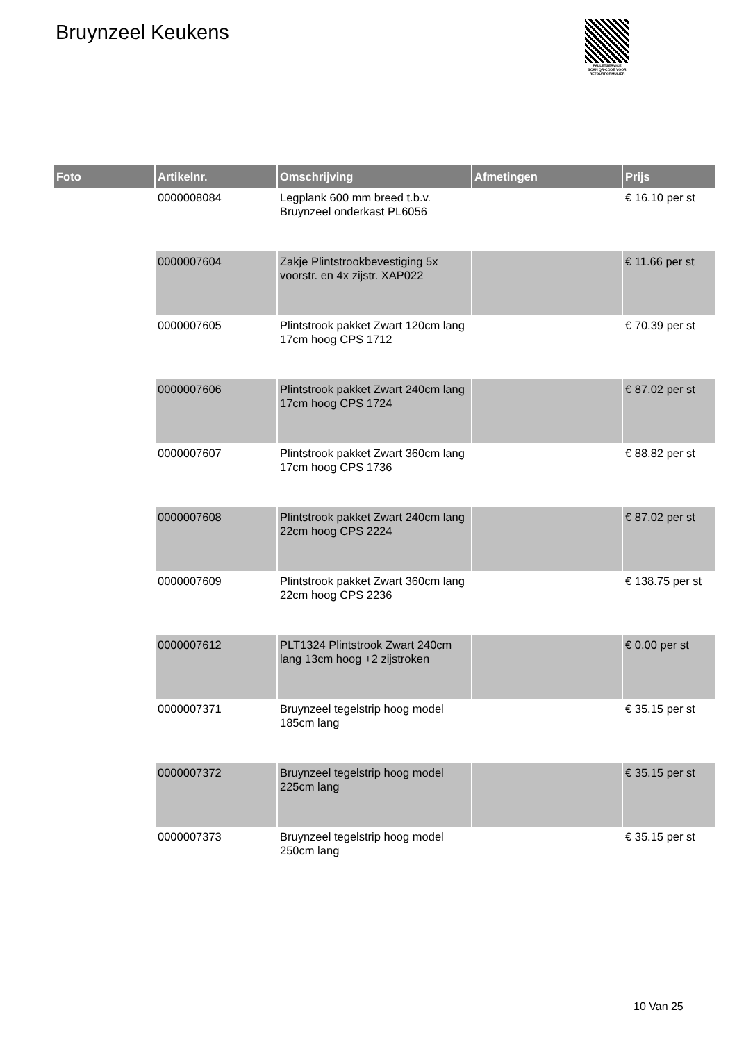Bruynzeel Keukens
PALLETSERVICE
SCAN QR-CODE VOOR RETOURFORMULIER
| Foto | Artikelnr. | Omschrijving | Afmetingen | Prijs |
| --- | --- | --- | --- | --- |
| | 0000008084 | Legplank 600 mm breed t.b.v. Bruynzeel onderkast PL6056 | | € 16.10 per st |
| | 0000007604 | Zakje Plintstrookbevestiging 5x voorstr. en 4x zijstr. XAP022 | | € 11.66 per st |
| | 0000007605 | Plintstrook pakket Zwart 120cm lang 17cm hoog CPS 1712 | | € 70.39 per st |
| | 0000007606 | Plintstrook pakket Zwart 240cm lang 17cm hoog CPS 1724 | | € 87.02 per st |
| | 0000007607 | Plintstrook pakket Zwart 360cm lang 17cm hoog CPS 1736 | | € 88.82 per st |
| | 0000007608 | Plintstrook pakket Zwart 240cm lang 22cm hoog CPS 2224 | | € 87.02 per st |
| | 0000007609 | Plintstrook pakket Zwart 360cm lang 22cm hoog CPS 2236 | | € 138.75 per st |
| | 0000007612 | PLT1324 Plintstrook Zwart 240cm lang 13cm hoog +2 zijstroken | | € 0.00 per st |
| | 0000007371 | Bruynzeel tegelstrip hoog model 185cm lang | | € 35.15 per st |
| | 0000007372 | Bruynzeel tegelstrip hoog model 225cm lang | | € 35.15 per st |
| | 0000007373 | Bruynzeel tegelstrip hoog model 250cm lang | | € 35.15 per st |
10 Van 25